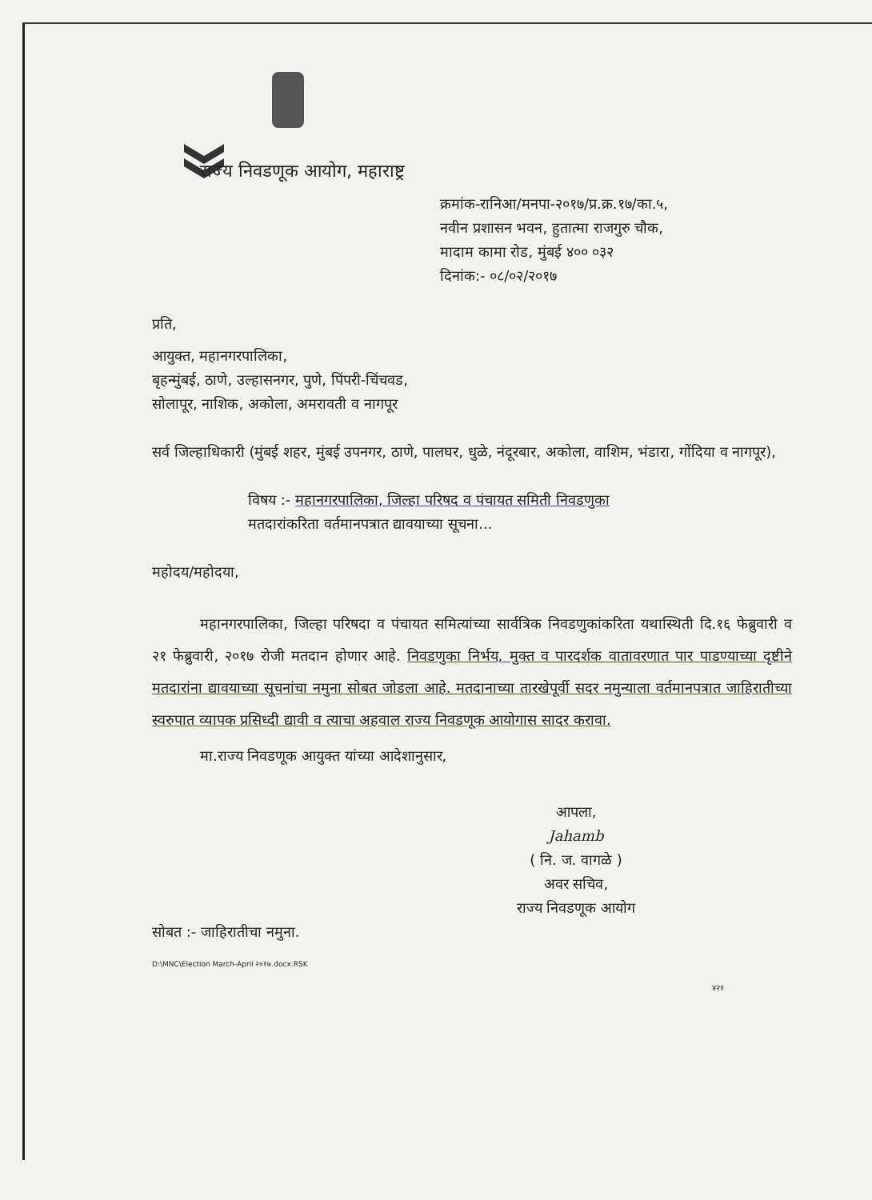राज्य निवडणूक आयोग, महाराष्ट्र
क्रमांक-रानिआ/मनपा-२०१७/प्र.क्र.१७/का.५,
नवीन प्रशासन भवन, हुतात्मा राजगुरु चौक,
मादाम कामा रोड, मुंबई ४०० ०३२
दिनांक:- ०८/०२/२०१७
प्रति,
आयुक्त, महानगरपालिका,
बृहन्मुंबई, ठाणे, उल्हासनगर, पुणे, पिंपरी-चिंचवड,
सोलापूर, नाशिक, अकोला, अमरावती व नागपूर
सर्व जिल्हाधिकारी (मुंबई शहर, मुंबई उपनगर, ठाणे, पालघर, धुळे, नंदूरबार, अकोला, वाशिम, भंडारा, गोंदिया व नागपूर),
विषय :- महानगरपालिका, जिल्हा परिषद व पंचायत समिती निवडणुका
मतदारांकरिता वर्तमानपत्रात द्यावयाच्या सूचना...
महोदय/महोदया,
महानगरपालिका, जिल्हा परिषदा व पंचायत समित्यांच्या सार्वत्रिक निवडणुकांकरिता यथास्थिती दि.१६ फेब्रुवारी व २१ फेब्रुवारी, २०१७ रोजी मतदान होणार आहे. निवडणुका निर्भय, मुक्त व पारदर्शक वातावरणात पार पाडण्याच्या दृष्टीने मतदारांना द्यावयाच्या सूचनांचा नमुना सोबत जोडला आहे. मतदानाच्या तारखेपूर्वी सदर नमुन्याला वर्तमानपत्रात जाहिरातीच्या स्वरुपात व्यापक प्रसिध्दी द्यावी व त्याचा अहवाल राज्य निवडणूक आयोगास सादर करावा.
मा.राज्य निवडणूक आयुक्त यांच्या आदेशानुसार,
आपला,
Jahamb
( नि. ज. वागळे )
अवर सचिव,
राज्य निवडणूक आयोग
सोबत :- जाहिरातीचा नमुना.
D:\MNC\Election March-April २०१७.docx.RSK
४२१